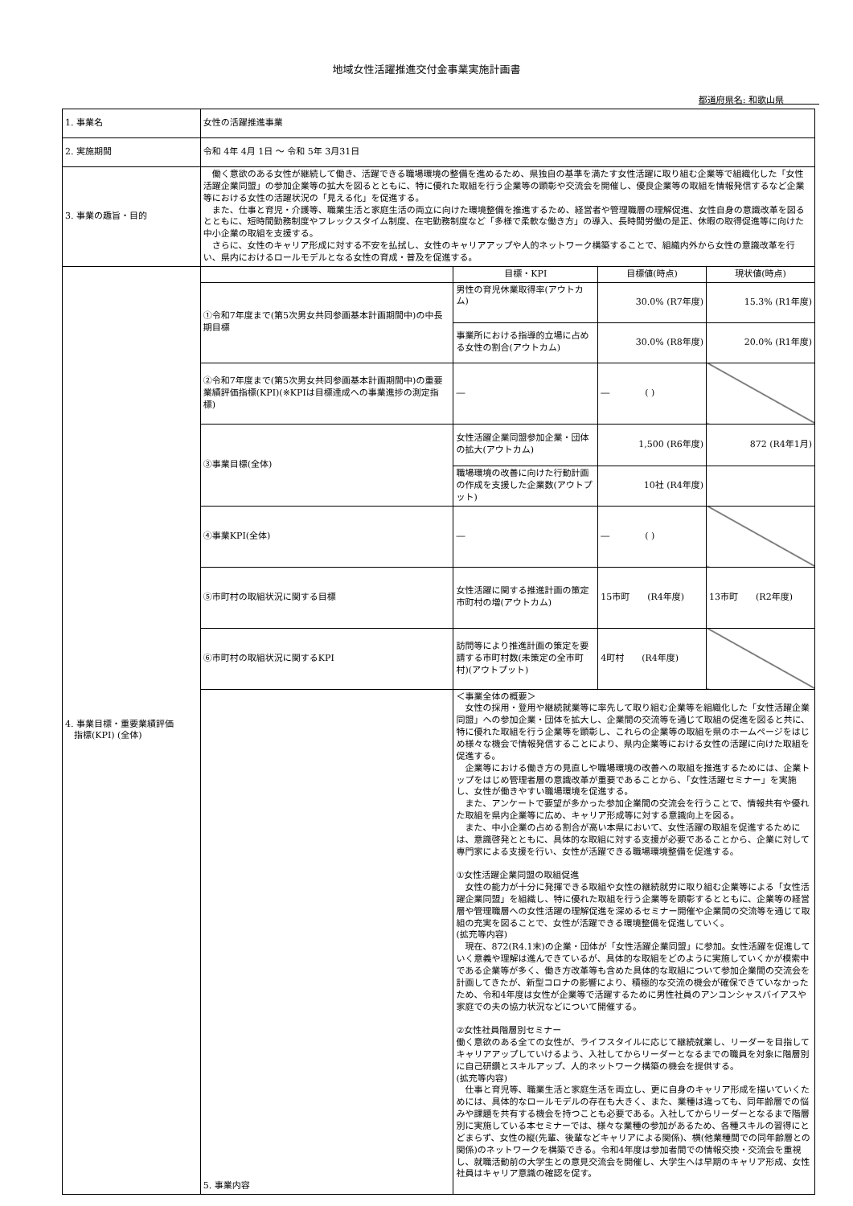地域女性活躍推進交付金事業実施計画書
都道府県名: 和歌山県　　　　
| 1. 事業名 | 女性の活躍推進事業 | | | |
| 2. 実施期間 | 令和 4年 4月 1日 ～ 令和 5年 3月31日 | | | |
| 3. 事業の趣旨・目的 | 働く意欲のある女性が継続して働き、活躍できる職場環境の整備を進めるため、県独自の基準を満たす女性活躍に取り組む企業等で組織化した「女性活躍企業同盟」の参加企業等の拡大を図るとともに、特に優れた取組を行う企業等の顕彰や交流会を開催し、優良企業等の取組を情報発信するなど企業等における女性の活躍状況の「見える化」を促進する。 また、仕事と育児・介護等、職業生活と家庭生活の両立に向けた環境整備を推進するため、経営者や管理職層の理解促進、女性自身の意識改革を図るとともに、短時間勤務制度やフレックスタイム制度、在宅勤務制度など「多様で柔軟な働き方」の導入、長時間労働の是正、休暇の取得促進等に向けた中小企業の取組を支援する。 さらに、女性のキャリア形成に対する不安を払拭し、女性のキャリアアップや人的ネットワーク構築することで、組織内外から女性の意識改革を行い、県内におけるロールモデルとなる女性の育成・普及を促進する。 | | | |
| 4. 事業目標・重要業績評価 指標(KPI) (全体) | | 目標・KPI | 目標値(時点) | 現状値(時点) |
| | ①令和7年度まで(第5次男女共同参画基本計画期間中)の中長期目標 | 男性の育児休業取得率(アウトカム) | 30.0% (R7年度) | 15.3% (R1年度) |
| | | 事業所における指導的立場に占める女性の割合(アウトカム) | 30.0% (R8年度) | 20.0% (R1年度) |
| | ②令和7年度まで(第5次男女共同参画基本計画期間中)の重要業績評価指標(KPI)(※KPIは目標達成への事業進捗の測定指標) | ― | ― ( ) | |
| | ③事業目標(全体) | 女性活躍企業同盟参加企業・団体の拡大(アウトカム) | 1,500 (R6年度) | 872 (R4年1月) |
| | | 職場環境の改善に向けた行動計画の作成を支援した企業数(アウトプット) | 10社 (R4年度) | |
| | ④事業KPI(全体) | ― | ― ( ) | |
| | ⑤市町村の取組状況に関する目標 | 女性活躍に関する推進計画の策定市町村の増(アウトカム) | 15市町 (R4年度) | 13市町 (R2年度) |
| | ⑥市町村の取組状況に関するKPI | 訪問等により推進計画の策定を要請する市町村数(未策定の全市町村)(アウトプット) | 4町村 (R4年度) | |
| | 5. 事業内容 | ＜事業全体の概要＞ 女性の採用・登用や継続就業等に率先して取り組む企業等を組織化した「女性活躍企業同盟」への参加企業・団体を拡大し、企業間の交流等を通じて取組の促進を図ると共に、特に優れた取組を行う企業等を顕彰し、これらの企業等の取組を県のホームページをはじめ様々な機会で情報発信することにより、県内企業等における女性の活躍に向けた取組を促進する。 企業等における働き方の見直しや職場環境の改善への取組を推進するためには、企業トップをはじめ管理者層の意識改革が重要であることから、「女性活躍セミナー」を実施し、女性が働きやすい職場環境を促進する。 また、アンケートで要望が多かった参加企業間の交流会を行うことで、情報共有や優れた取組を県内企業等に広め、キャリア形成等に対する意識向上を図る。 また、中小企業の占める割合が高い本県において、女性活躍の取組を促進するためには、意識啓発とともに、具体的な取組に対する支援が必要であることから、企業に対して専門家による支援を行い、女性が活躍できる職場環境整備を促進する。 ①女性活躍企業同盟の取組促進 女性の能力が十分に発揮できる取組や女性の継続就労に取り組む企業等による「女性活躍企業同盟」を組織し、特に優れた取組を行う企業等を顕彰するとともに、企業等の経営層や管理職層への女性活躍の理解促進を深めるセミナー開催や企業間の交流等を通じて取組の充実を図ることで、女性が活躍できる環境整備を促進していく。 (拡充等内容) 現在、872(R4.1末)の企業・団体が「女性活躍企業同盟」に参加。女性活躍を促進していく意義や理解は進んできているが、具体的な取組をどのように実施していくかが模索中である企業等が多く、働き方改革等も含めた具体的な取組について参加企業間の交流会を計画してきたが、新型コロナの影響により、積極的な交流の機会が確保できていなかったため、令和4年度は女性が企業等で活躍するために男性社員のアンコンシャスバイアスや家庭での夫の協力状況などについて開催する。 ②女性社員階層別セミナー 働く意欲のある全ての女性が、ライフスタイルに応じて継続就業し、リーダーを目指してキャリアアップしていけるよう、入社してからリーダーとなるまでの職員を対象に階層別に自己研鑽とスキルアップ、人的ネットワーク構築の機会を提供する。 (拡充等内容) 仕事と育児等、職業生活と家庭生活を両立し、更に自身のキャリア形成を描いていくためには、具体的なロールモデルの存在も大きく、また、業種は違っても、同年齢層での悩みや課題を共有する機会を持つことも必要である。入社してからリーダーとなるまで階層別に実施している本セミナーでは、様々な業種の参加があるため、各種スキルの習得にとどまらず、女性の縦(先輩、後輩などキャリアによる関係)、横(他業種間での同年齢層との関係)のネットワークを構築できる。令和4年度は参加者間での情報交換・交流会を重視し、就職活動前の大学生との意見交流会を開催し、大学生へは早期のキャリア形成、女性社員はキャリア意識の確認を促す。 | | |